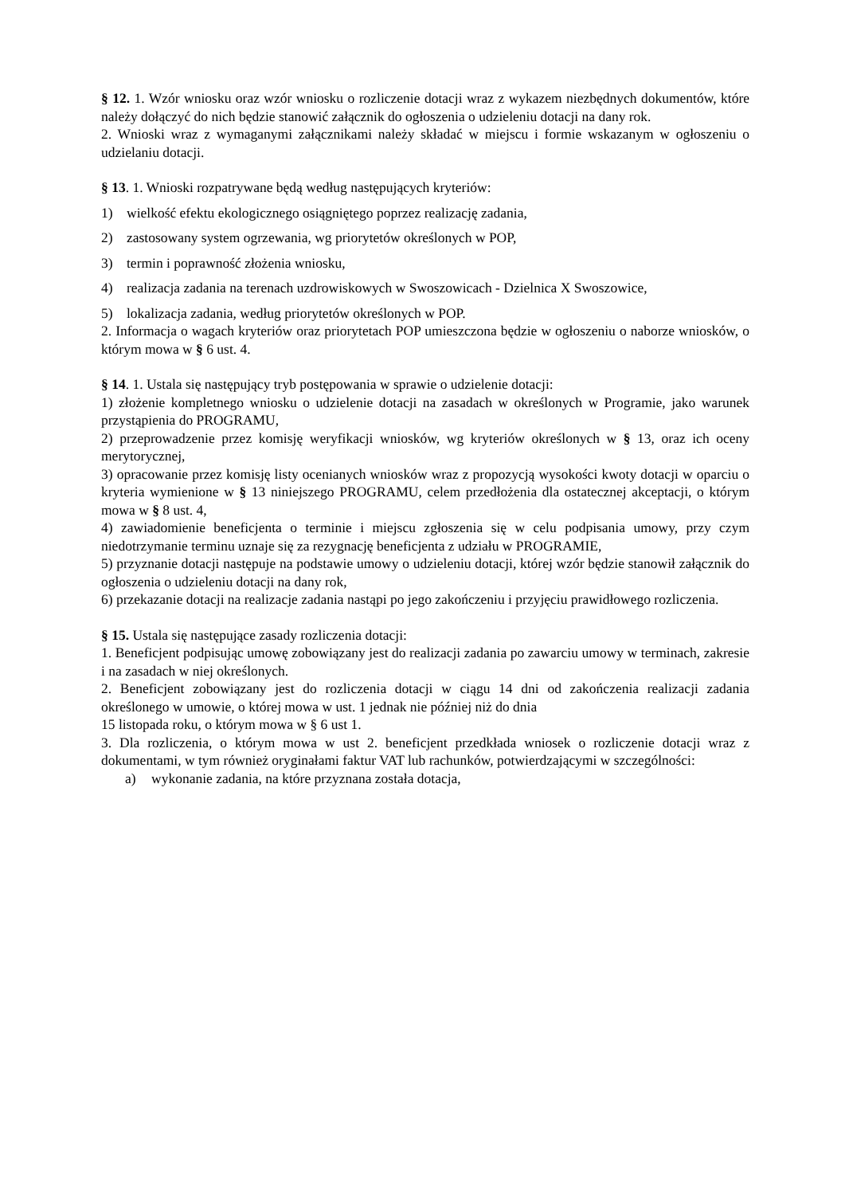§ 12. 1. Wzór wniosku oraz wzór wniosku o rozliczenie dotacji wraz z wykazem niezbędnych dokumentów, które należy dołączyć do nich będzie stanowić załącznik do ogłoszenia o udzieleniu dotacji na dany rok.
2. Wnioski wraz z wymaganymi załącznikami należy składać w miejscu i formie wskazanym w ogłoszeniu o udzielaniu dotacji.
§ 13. 1. Wnioski rozpatrywane będą według następujących kryteriów:
1) wielkość efektu ekologicznego osiągniętego poprzez realizację zadania,
2) zastosowany system ogrzewania, wg priorytetów określonych w POP,
3) termin i poprawność złożenia wniosku,
4) realizacja zadania na terenach uzdrowiskowych w Swoszowicach - Dzielnica X Swoszowice,
5) lokalizacja zadania, według priorytetów określonych w POP.
2. Informacja o wagach kryteriów oraz priorytetach POP umieszczona będzie w ogłoszeniu o naborze wniosków, o którym mowa w § 6 ust. 4.
§ 14. 1. Ustala się następujący tryb postępowania w sprawie o udzielenie dotacji:
1) złożenie kompletnego wniosku o udzielenie dotacji na zasadach w określonych w Programie, jako warunek przystąpienia do PROGRAMU,
2) przeprowadzenie przez komisję weryfikacji wniosków, wg kryteriów określonych w § 13, oraz ich oceny merytorycznej,
3) opracowanie przez komisję listy ocenianych wniosków wraz z propozycją wysokości kwoty dotacji w oparciu o kryteria wymienione w § 13 niniejszego PROGRAMU, celem przedłożenia dla ostatecznej akceptacji, o którym mowa w § 8 ust. 4,
4) zawiadomienie beneficjenta o terminie i miejscu zgłoszenia się w celu podpisania umowy, przy czym niedotrzymanie terminu uznaje się za rezygnację beneficjenta z udziału w PROGRAMIE,
5) przyznanie dotacji następuje na podstawie umowy o udzieleniu dotacji, której wzór będzie stanowił załącznik do ogłoszenia o udzieleniu dotacji na dany rok,
6) przekazanie dotacji na realizacje zadania nastąpi po jego zakończeniu i przyjęciu prawidłowego rozliczenia.
§ 15. Ustala się następujące zasady rozliczenia dotacji:
1. Beneficjent podpisując umowę zobowiązany jest do realizacji zadania po zawarciu umowy w terminach, zakresie i na zasadach w niej określonych.
2. Beneficjent zobowiązany jest do rozliczenia dotacji w ciągu 14 dni od zakończenia realizacji zadania określonego w umowie, o której mowa w ust. 1 jednak nie później niż do dnia
15 listopada roku, o którym mowa w § 6 ust 1.
3. Dla rozliczenia, o którym mowa w ust 2. beneficjent przedkłada wniosek o rozliczenie dotacji wraz z dokumentami, w tym również oryginałami faktur VAT lub rachunków, potwierdzającymi w szczególności:
a) wykonanie zadania, na które przyznana została dotacja,